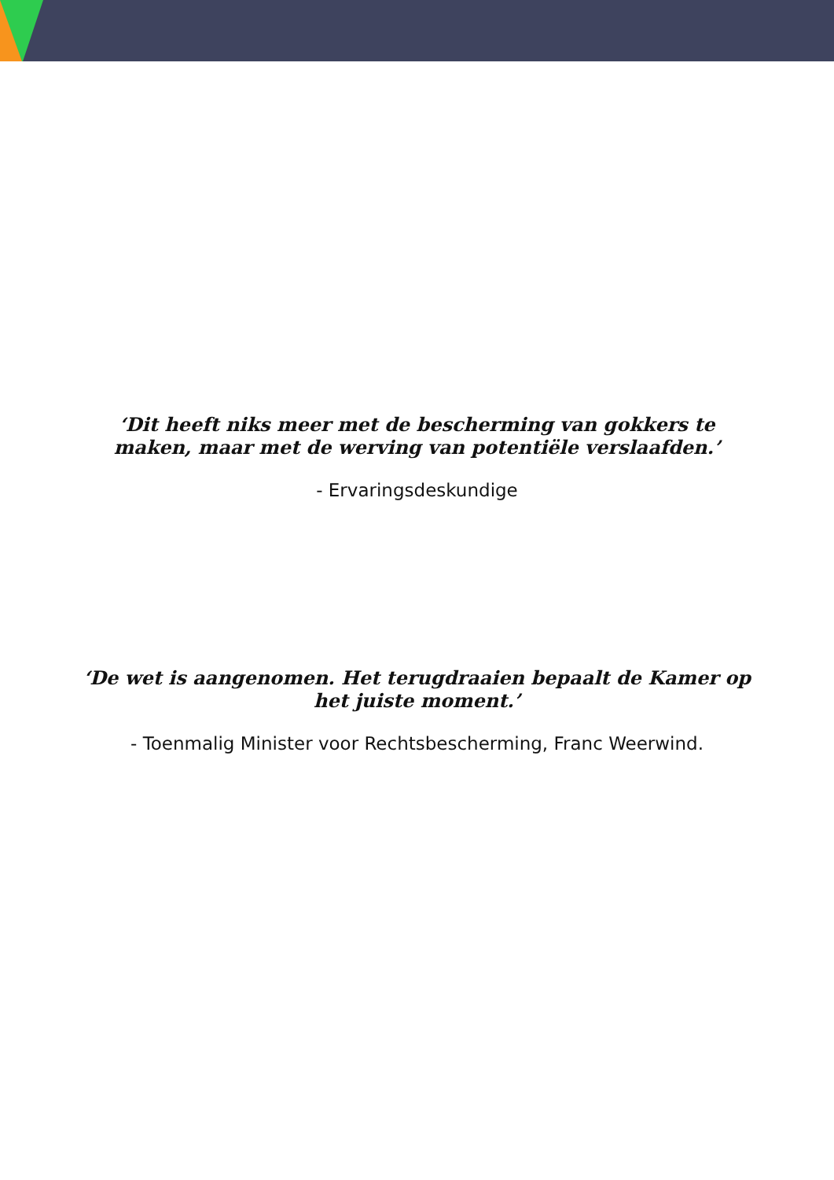‘Dit heeft niks meer met de bescherming van gokkers te maken, maar met de werving van potentiële verslaafden.’
- Ervaringsdeskundige
‘De wet is aangenomen. Het terugdraaien bepaalt de Kamer op het juiste moment.’
- Toenmalig Minister voor Rechtsbescherming, Franc Weerwind.